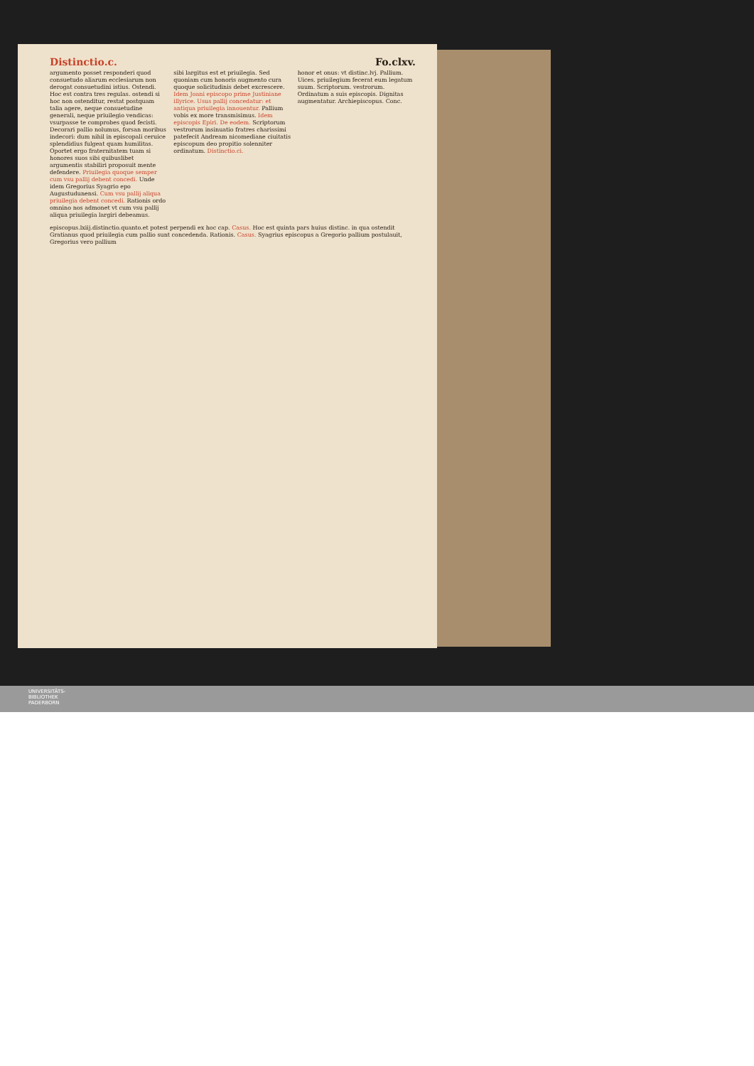Distinctio.c. Fo.clxv.
argumento posset responderi quod consuetudo aliarum ecclesiarum non derogat consuetudini istius. Ostendi. Hoc est contra tres regulas. ostendi si hoc non ostenditur, restat postquam talia agere, neque consuetudine generali, neque priuilegio vendicas: vsurpasse te comprobes quod fecisti. Decorari pallio nolumus, forsan moribus indecori: dum nihil in episcopali ceruice splendidius fulgeat quam humilitas. Oportet ergo fraternitatem tuam si honores suos sibi quibuslibet argumentis stabiliri proposuit mente defendere. Priuilegia quoque semper cum vsu pallij debent concedi. Unde idem Gregorius Syagrio epo Augustudunensi. Cum vsu pallij aliqua priuilegia debent concedi. Rationis ordo omnino nos admonet vt cum vsu pallij aliqua priuilegia largiri debeamus.
sibi largitus est et priuilegia. Sed quoniam cum honoris augmento cura quoque solicitudinis debet excrescere. Idem Joani episcopo prime Justiniane illyrice. Usus pallij concedatur: et antiqua priuilegia innouentur. Pallium vobis ex more transmisimus. Idem episcopis Epiri. De eodem. Scriptorum vestrorum insinuatio fratres charissimi patefecit Andream nicomediane ciuitatis episcopum deo propitio solenniter ordinatum. Distinctio.ci.
honor et onus: vt distinc.lvj. Pallium. Uices. priuilegium fecerat eum legatum suum. Scriptorum. vestrorum. Ordinatum a suis episcopis. Dignitas augmentatur. Archiepiscopus. Conc.
episcopus.lxiij.distinctio.quanto.et potest perpendi ex hoc cap. Casus. Hoc est quinta pars huius distinc. in qua ostendit Gratianus quod priuilegia cum pallio sunt concedenda. Rationis. Casus. Syagrius episcopus a Gregorio pallium postulauit, Gregorius vero pallium
UNIVERSITÄTS-
BIBLIOTHEK
PADERBORN